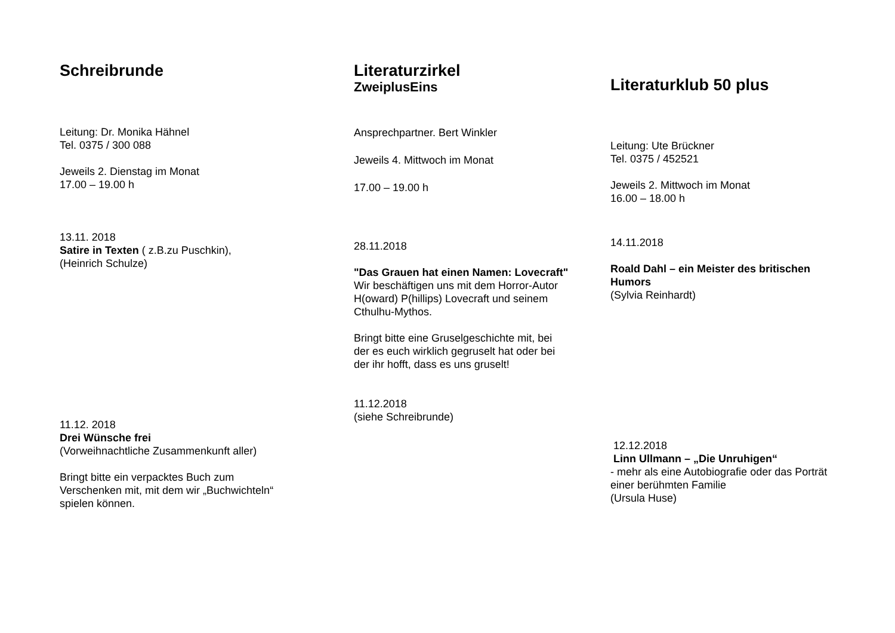Schreibrunde
Leitung: Dr. Monika Hähnel
Tel. 0375 / 300 088
Jeweils 2. Dienstag im Monat
17.00 – 19.00 h
13.11. 2018
Satire in Texten ( z.B.zu Puschkin),
(Heinrich Schulze)
11.12. 2018
Drei Wünsche frei
(Vorweihnachtliche Zusammenkunft aller)
Bringt bitte ein verpacktes Buch zum Verschenken mit, mit dem wir „Buchwichteln“ spielen können.
Literaturzirkel
ZweiplusEins
Ansprechpartner. Bert Winkler
Jeweils 4. Mittwoch im Monat
17.00 – 19.00 h
28.11.2018
"Das Grauen hat einen Namen: Lovecraft"
Wir beschäftigen uns mit dem Horror-Autor H(oward) P(hillips) Lovecraft und seinem Cthulhu-Mythos.
Bringt bitte eine Gruselgeschichte mit, bei der es euch wirklich gegruselt hat oder bei der ihr hofft, dass es uns gruselt!
11.12.2018
(siehe Schreibrunde)
Literaturklub 50 plus
Leitung: Ute Brückner
Tel. 0375 / 452521
Jeweils 2. Mittwoch im Monat
16.00 – 18.00 h
14.11.2018
Roald Dahl – ein Meister des britischen Humors
(Sylvia Reinhardt)
12.12.2018
Linn Ullmann – „Die Unruhigen“
- mehr als eine Autobiografie oder das Porträt einer berühmten Familie
(Ursula Huse)